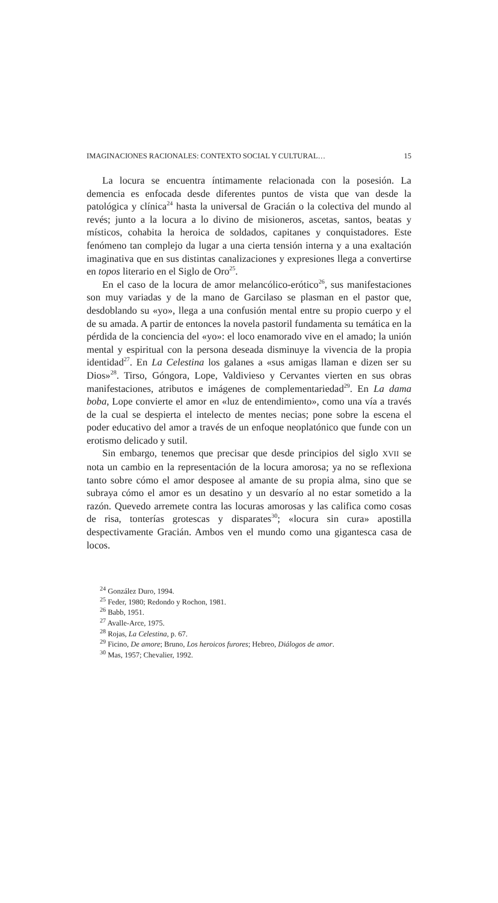IMAGINACIONES RACIONALES: CONTEXTO SOCIAL Y CULTURAL… 15
La locura se encuentra íntimamente relacionada con la posesión. La demencia es enfocada desde diferentes puntos de vista que van desde la patológica y clínica<sup>24</sup> hasta la universal de Gracián o la colectiva del mundo al revés; junto a la locura a lo divino de misioneros, ascetas, santos, beatas y místicos, cohabita la heroica de soldados, capitanes y conquistadores. Este fenómeno tan complejo da lugar a una cierta tensión interna y a una exaltación imaginativa que en sus distintas canalizaciones y expresiones llega a convertirse en topos literario en el Siglo de Oro<sup>25</sup>.
En el caso de la locura de amor melancólico-erótico<sup>26</sup>, sus manifestaciones son muy variadas y de la mano de Garcilaso se plasman en el pastor que, desdoblando su «yo», llega a una confusión mental entre su propio cuerpo y el de su amada. A partir de entonces la novela pastoril fundamenta su temática en la pérdida de la conciencia del «yo»: el loco enamorado vive en el amado; la unión mental y espiritual con la persona deseada disminuye la vivencia de la propia identidad<sup>27</sup>. En La Celestina los galanes a «sus amigas llaman e dizen ser su Dios»<sup>28</sup>. Tirso, Góngora, Lope, Valdivieso y Cervantes vierten en sus obras manifestaciones, atributos e imágenes de complementariedad<sup>29</sup>. En La dama boba, Lope convierte el amor en «luz de entendimiento», como una vía a través de la cual se despierta el intelecto de mentes necias; pone sobre la escena el poder educativo del amor a través de un enfoque neoplatónico que funde con un erotismo delicado y sutil.
Sin embargo, tenemos que precisar que desde principios del siglo XVII se nota un cambio en la representación de la locura amorosa; ya no se reflexiona tanto sobre cómo el amor desposee al amante de su propia alma, sino que se subraya cómo el amor es un desatino y un desvarío al no estar sometido a la razón. Quevedo arremete contra las locuras amorosas y las califica como cosas de risa, tonterías grotescas y disparates<sup>30</sup>; «locura sin cura» apostilla despectivamente Gracián. Ambos ven el mundo como una gigantesca casa de locos.
<sup>24</sup> González Duro, 1994.
<sup>25</sup> Feder, 1980; Redondo y Rochon, 1981.
<sup>26</sup> Babb, 1951.
<sup>27</sup> Avalle-Arce, 1975.
<sup>28</sup> Rojas, La Celestina, p. 67.
<sup>29</sup> Ficino, De amore; Bruno, Los heroicos furores; Hebreo, Diálogos de amor.
<sup>30</sup> Mas, 1957; Chevalier, 1992.